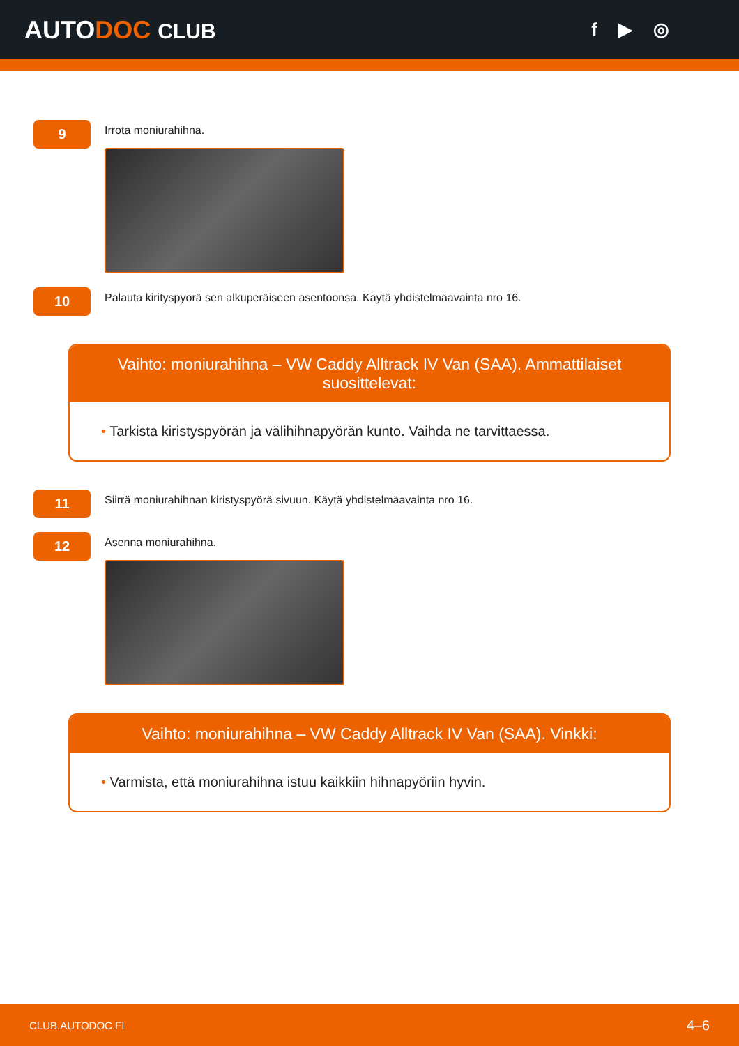AUTODOC CLUB f ▶ ◎
9
Irrota moniurahihna.
10
Palauta kirityspyörä sen alkuperäiseen asentoonsa. Käytä yhdistelmäavainta nro 16.
Vaihto: moniurahihna – VW Caddy Alltrack IV Van (SAA). Ammattilaiset suosittelevat:
• Tarkista kiristyspyörän ja välihihnapyörän kunto. Vaihda ne tarvittaessa.
11
Siirrä moniurahihnan kiristyspyörä sivuun. Käytä yhdistelmäavainta nro 16.
12
Asenna moniurahihna.
Vaihto: moniurahihna – VW Caddy Alltrack IV Van (SAA). Vinkki:
• Varmista, että moniurahihna istuu kaikkiin hihnapyöriin hyvin.
CLUB.AUTODOC.FI 4–6